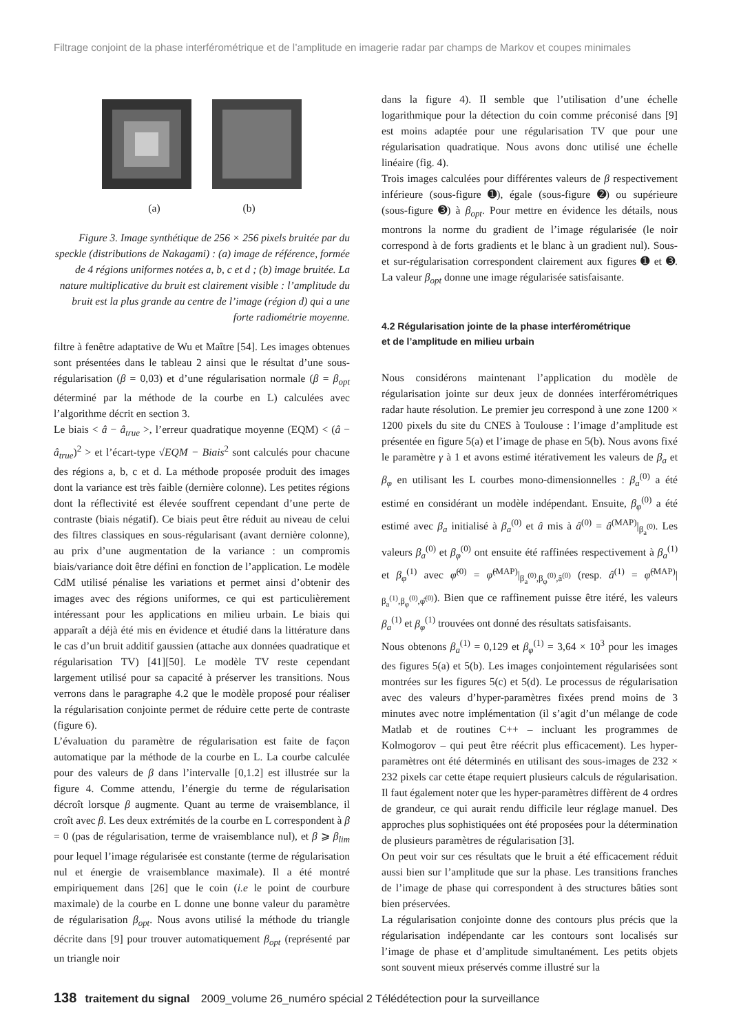Filtrage conjoint de la phase interférométrique et de l’amplitude en imagerie radar par champs de Markov et coupes minimales
a b c d
(a) (b)
Figure 3. Image synthétique de 256 × 256 pixels bruitée par du speckle (distributions de Nakagami) : (a) image de référence, formée de 4 régions uniformes notées a, b, c et d ; (b) image bruitée. La nature multiplicative du bruit est clairement visible : l’amplitude du bruit est la plus grande au centre de l’image (région d) qui a une forte radiométrie moyenne.
filtre à fenêtre adaptative de Wu et Maître [54]. Les images obtenues sont présentées dans le tableau 2 ainsi que le résultat d’une sous-régularisation (β = 0,03) et d’une régularisation normale (β = β<sub>opt</sub> déterminé par la méthode de la courbe en L) calculées avec l’algorithme décrit en section 3.
Le biais < â − â<sub>true</sub> >, l’erreur quadratique moyenne (EQM) < (â − â<sub>true</sub>)<sup>2</sup> > et l’écart-type √EQM − Biais<sup>2</sup> sont calculés pour chacune des régions a, b, c et d. La méthode proposée produit des images dont la variance est très faible (dernière colonne). Les petites régions dont la réflectivité est élevée souffrent cependant d’une perte de contraste (biais négatif). Ce biais peut être réduit au niveau de celui des filtres classiques en sous-régularisant (avant dernière colonne), au prix d’une augmentation de la variance : un compromis biais/variance doit être défini en fonction de l’application. Le modèle CdM utilisé pénalise les variations et permet ainsi d’obtenir des images avec des régions uniformes, ce qui est particulièrement intéressant pour les applications en milieu urbain. Le biais qui apparaît a déjà été mis en évidence et étudié dans la littérature dans le cas d’un bruit additif gaussien (attache aux données quadratique et régularisation TV) [41][50]. Le modèle TV reste cependant largement utilisé pour sa capacité à préserver les transitions. Nous verrons dans le paragraphe 4.2 que le modèle proposé pour réaliser la régularisation conjointe permet de réduire cette perte de contraste (figure 6).
L’évaluation du paramètre de régularisation est faite de façon automatique par la méthode de la courbe en L. La courbe calculée pour des valeurs de β dans l’intervalle [0,1.2] est illustrée sur la figure 4. Comme attendu, l’énergie du terme de régularisation décroît lorsque β augmente. Quant au terme de vraisemblance, il croît avec β. Les deux extrémités de la courbe en L correspondent à β = 0 (pas de régularisation, terme de vraisemblance nul), et β ⩾ β<sub>lim</sub> pour lequel l’image régularisée est constante (terme de régularisation nul et énergie de vraisemblance maximale). Il a été montré empiriquement dans [26] que le coin (i.e le point de courbure maximale) de la courbe en L donne une bonne valeur du paramètre de régularisation β<sub>opt</sub>. Nous avons utilisé la méthode du triangle décrite dans [9] pour trouver automatiquement β<sub>opt</sub> (représenté par un triangle noir
dans la figure 4). Il semble que l’utilisation d’une échelle logarithmique pour la détection du coin comme préconisé dans [9] est moins adaptée pour une régularisation TV que pour une régularisation quadratique. Nous avons donc utilisé une échelle linéaire (fig. 4).
Trois images calculées pour différentes valeurs de β respectivement inférieure (sous-figure ➊), égale (sous-figure ➋) ou supérieure (sous-figure ➌) à β<sub>opt</sub>. Pour mettre en évidence les détails, nous montrons la norme du gradient de l’image régularisée (le noir correspond à de forts gradients et le blanc à un gradient nul). Sous- et sur-régularisation correspondent clairement aux figures ➊ et ➌. La valeur β<sub>opt</sub> donne une image régularisée satisfaisante.
4.2 Régularisation jointe de la phase interférométrique
et de l’amplitude en milieu urbain
Nous considérons maintenant l’application du modèle de régularisation jointe sur deux jeux de données interférométriques radar haute résolution. Le premier jeu correspond à une zone 1200 × 1200 pixels du site du CNES à Toulouse : l’image d’amplitude est présentée en figure 5(a) et l’image de phase en 5(b). Nous avons fixé le paramètre γ à 1 et avons estimé itérativement les valeurs de β<sub>a</sub> et β<sub>φ</sub> en utilisant les L courbes mono-dimensionnelles : β<sub>a</sub><sup>(0)</sup> a été estimé en considérant un modèle indépendant. Ensuite, β<sub>φ</sub><sup>(0)</sup> a été estimé avec β<sub>a</sub> initialisé à β<sub>a</sub><sup>(0)</sup> et â mis à â<sup>(0)</sup> = â<sup>(MAP)</sup>|<sub>β<sub>a</sub><sup>(0)</sup></sub>. Les valeurs β<sub>a</sub><sup>(0)</sup> et β<sub>φ</sub><sup>(0)</sup> ont ensuite été raffinées respectivement à β<sub>a</sub><sup>(1)</sup> et β<sub>φ</sub><sup>(1)</sup> avec φ̂<sup>(0)</sup> = φ̂<sup>(MAP)</sup>|<sub>β<sub>a</sub><sup>(0)</sup>,β<sub>φ</sub><sup>(0)</sup>,â<sup>(0)</sup></sub> (resp. â<sup>(1)</sup> = φ̂<sup>(MAP)</sup>|<sub>β<sub>a</sub><sup>(1)</sup>,β<sub>φ</sub><sup>(0)</sup>,φ̂<sup>(0)</sup></sub>). Bien que ce raffinement puisse être itéré, les valeurs β<sub>a</sub><sup>(1)</sup> et β<sub>φ</sub><sup>(1)</sup> trouvées ont donné des résultats satisfaisants.
Nous obtenons β<sub>a</sub><sup>(1)</sup> = 0,129 et β<sub>φ</sub><sup>(1)</sup> = 3,64 × 10<sup>3</sup> pour les images des figures 5(a) et 5(b). Les images conjointement régularisées sont montrées sur les figures 5(c) et 5(d). Le processus de régularisation avec des valeurs d’hyper-paramètres fixées prend moins de 3 minutes avec notre implémentation (il s’agit d’un mélange de code Matlab et de routines C++ – incluant les programmes de Kolmogorov – qui peut être réécrit plus efficacement). Les hyper-paramètres ont été déterminés en utilisant des sous-images de 232 × 232 pixels car cette étape requiert plusieurs calculs de régularisation. Il faut également noter que les hyper-paramètres diffèrent de 4 ordres de grandeur, ce qui aurait rendu difficile leur réglage manuel. Des approches plus sophistiquées ont été proposées pour la détermination de plusieurs paramètres de régularisation [3].
On peut voir sur ces résultats que le bruit a été efficacement réduit aussi bien sur l’amplitude que sur la phase. Les transitions franches de l’image de phase qui correspondent à des structures bâties sont bien préservées.
La régularisation conjointe donne des contours plus précis que la régularisation indépendante car les contours sont localisés sur l’image de phase et d’amplitude simultanément. Les petits objets sont souvent mieux préservés comme illustré sur la
138 traitement du signal 2009_volume 26_numéro spécial 2 Télédétection pour la surveillance